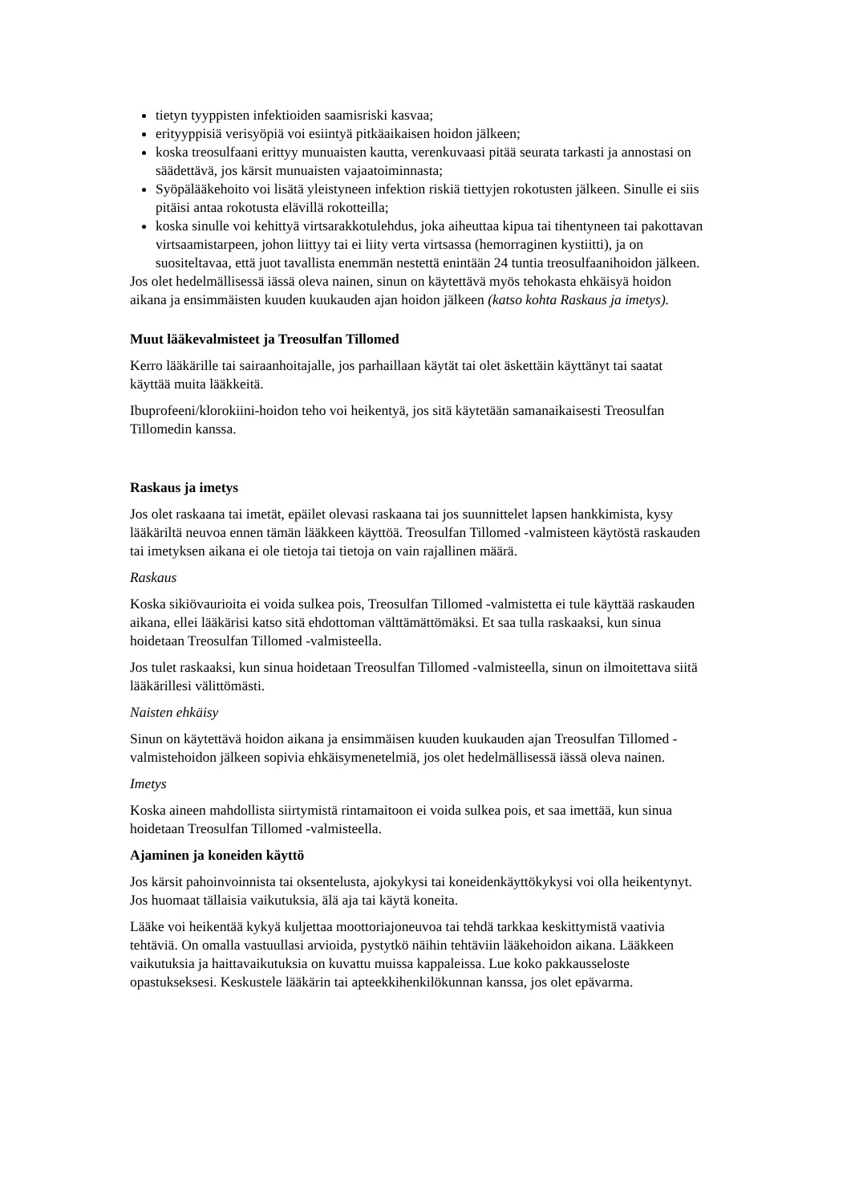tietyn tyyppisten infektioiden saamisriski kasvaa;
erityyppisiä verisyöpiä voi esiintyä pitkäaikaisen hoidon jälkeen;
koska treosulfaani erittyy munuaisten kautta, verenkuvaasi pitää seurata tarkasti ja annostasi on säädettävä, jos kärsit munuaisten vajaatoiminnasta;
Syöpälääkehoito voi lisätä yleistyneen infektion riskiä tiettyjen rokotusten jälkeen. Sinulle ei siis pitäisi antaa rokotusta elävillä rokotteilla;
koska sinulle voi kehittyä virtsarakkotulehdus, joka aiheuttaa kipua tai tihentyneen tai pakottavan virtsaamistarpeen, johon liittyy tai ei liity verta virtsassa (hemorraginen kystiitti), ja on suositeltavaa, että juot tavallista enemmän nestettä enintään 24 tuntia treosulfaanihoidon jälkeen.
Jos olet hedelmällisessä iässä oleva nainen, sinun on käytettävä myös tehokasta ehkäisyä hoidon aikana ja ensimmäisten kuuden kuukauden ajan hoidon jälkeen (katso kohta Raskaus ja imetys).
Muut lääkevalmisteet ja Treosulfan Tillomed
Kerro lääkärille tai sairaanhoitajalle, jos parhaillaan käytät tai olet äskettäin käyttänyt tai saatat käyttää muita lääkkeitä.
Ibuprofeeni/klorokiini-hoidon teho voi heikentyä, jos sitä käytetään samanaikaisesti Treosulfan Tillomedin kanssa.
Raskaus ja imetys
Jos olet raskaana tai imetät, epäilet olevasi raskaana tai jos suunnittelet lapsen hankkimista, kysy lääkäriltä neuvoa ennen tämän lääkkeen käyttöä. Treosulfan Tillomed -valmisteen käytöstä raskauden tai imetyksen aikana ei ole tietoja tai tietoja on vain rajallinen määrä.
Raskaus
Koska sikiövaurioita ei voida sulkea pois, Treosulfan Tillomed -valmistetta ei tule käyttää raskauden aikana, ellei lääkärisi katso sitä ehdottoman välttämättömäksi. Et saa tulla raskaaksi, kun sinua hoidetaan Treosulfan Tillomed -valmisteella.
Jos tulet raskaaksi, kun sinua hoidetaan Treosulfan Tillomed -valmisteella, sinun on ilmoitettava siitä lääkärillesi välittömästi.
Naisten ehkäisy
Sinun on käytettävä hoidon aikana ja ensimmäisen kuuden kuukauden ajan Treosulfan Tillomed -valmistehoidon jälkeen sopivia ehkäisymenetelmiä, jos olet hedelmällisessä iässä oleva nainen.
Imetys
Koska aineen mahdollista siirtymistä rintamaitoon ei voida sulkea pois, et saa imettää, kun sinua hoidetaan Treosulfan Tillomed -valmisteella.
Ajaminen ja koneiden käyttö
Jos kärsit pahoinvoinnista tai oksentelusta, ajokykysi tai koneidenkäyttökykysi voi olla heikentynyt. Jos huomaat tällaisia vaikutuksia, älä aja tai käytä koneita.
Lääke voi heikentää kykyä kuljettaa moottoriajoneuvoa tai tehdä tarkkaa keskittymistä vaativia tehtäviä. On omalla vastuullasi arvioida, pystytkö näihin tehtäviin lääkehoidon aikana. Lääkkeen vaikutuksia ja haittavaikutuksia on kuvattu muissa kappaleissa. Lue koko pakkausseloste opastukseksesi. Keskustele lääkärin tai apteekkihenkilökunnan kanssa, jos olet epävarma.